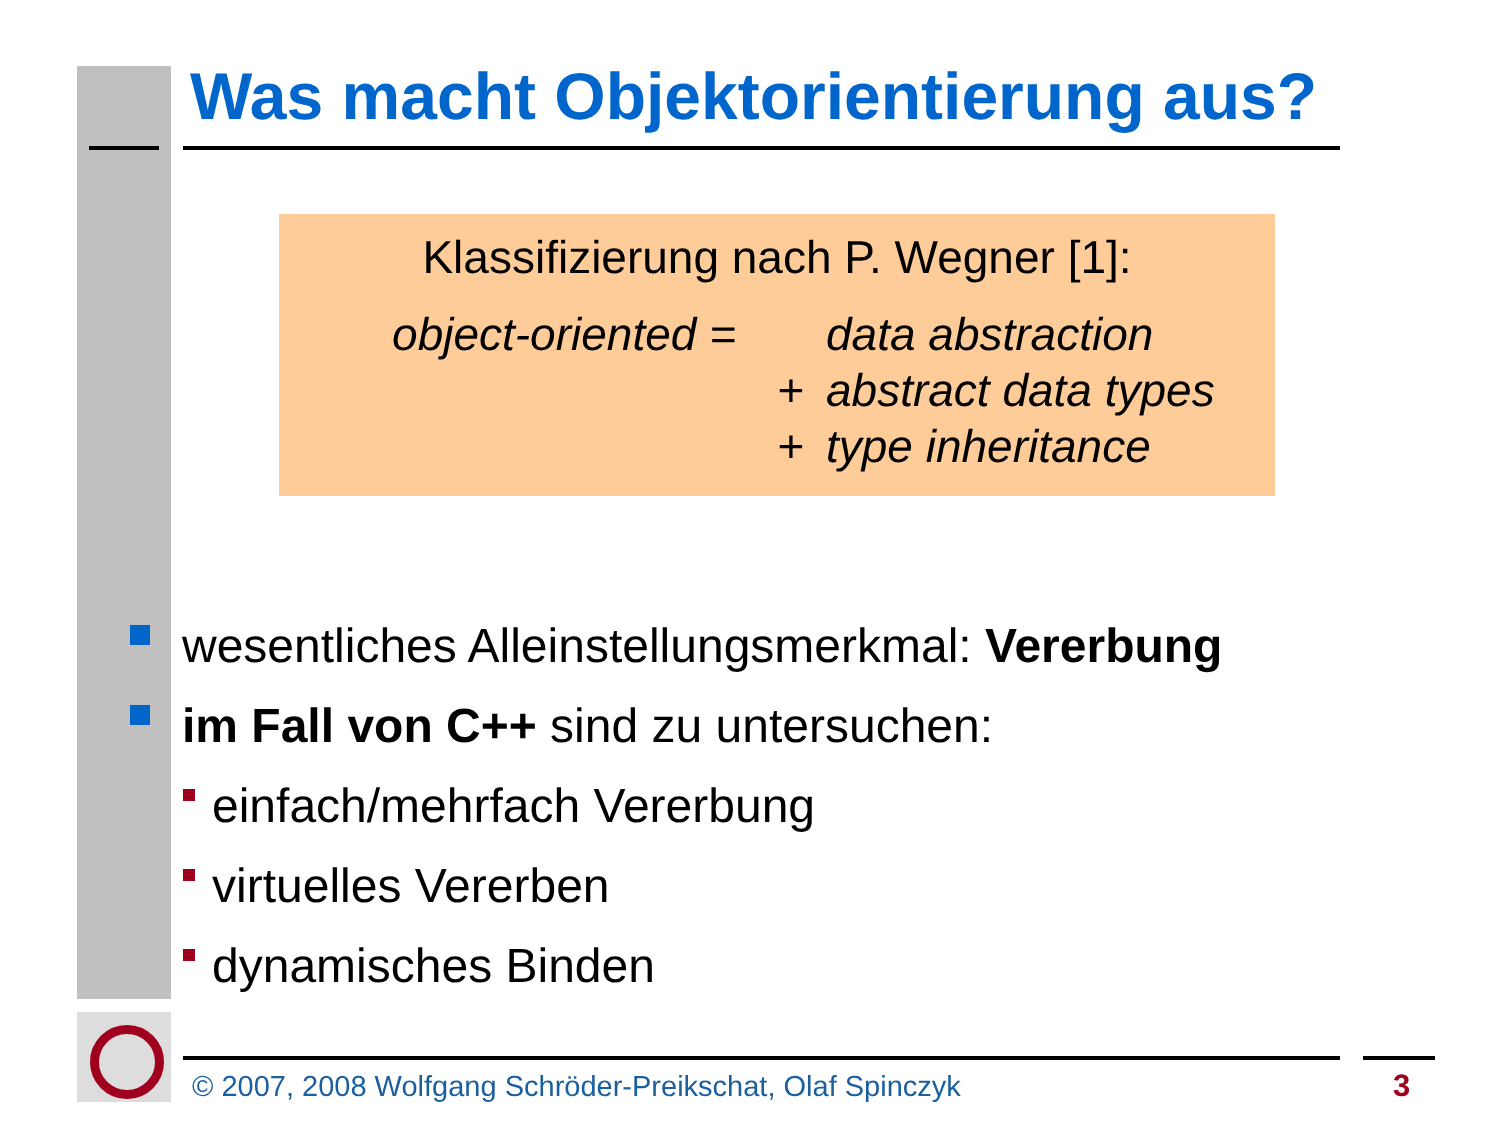Was macht Objektorientierung aus?
Klassifizierung nach P. Wegner [1]:
object-oriented = data abstraction
+ abstract data types
+ type inheritance
wesentliches Alleinstellungsmerkmal: Vererbung
im Fall von C++ sind zu untersuchen:
einfach/mehrfach Vererbung
virtuelles Vererben
dynamisches Binden
© 2007, 2008 Wolfgang Schröder-Preikschat, Olaf Spinczyk
3